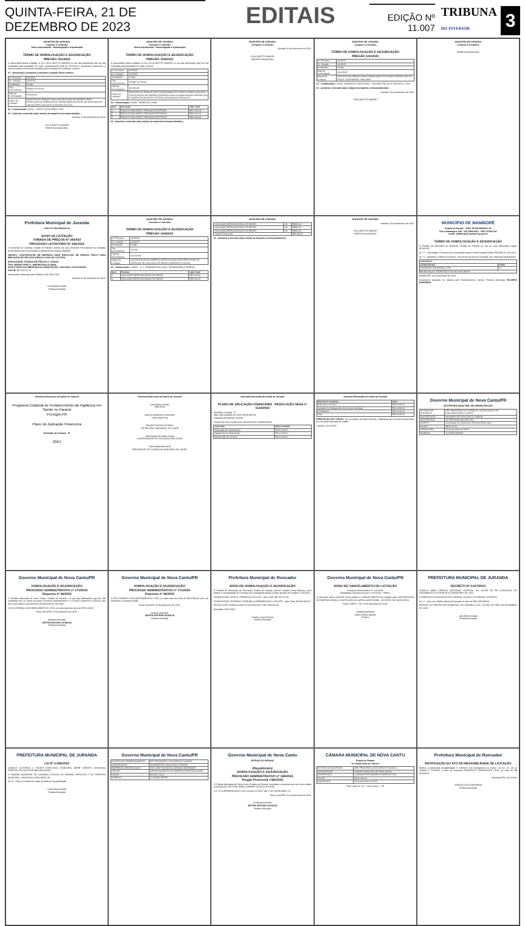QUINTA-FEIRA, 21 DE DEZEMBRO DE 2023
EDITAIS
EDIÇÃO Nº 11.007
TRIBUNA
DO INTERIOR
3
MUNICÍPIO DE JURANDA
Compras e Contratos
Termo Adjudicação - Homologação e Adjudicação
TERMO DE HOMOLOGAÇÃO E ADJUDICAÇÃO
PREGÃO 101/2023
A responsável desta entidade, a Sra. LEILA MIOTTO AMADEI no uso das atribuições que lhe são conferidas pela legislação em vigor, especialmente pela lei 10.520/02 e alterações posteriores, a vista do parecer conclusivo exarado pela Comissão de Licitações, resolve:
01 - Homologar e Adjudicar a presente Licitação nestes termos:
| Nr. Processo: | 213/2023 |
| Nr. Licitação: | 101/2023 |
| Modalidade: | Pregão |
| Tipo Concorrência: | Registro de Preços |
| Data da homologação: | 20/12/2023 |
| Objeto da Licitação: | REGISTRO DE PREÇOS PARA CONTRATAÇÃO DE EMPRESA PARA PRESTAÇÃO DE SERVIÇOS DE HOSPEDAGEM EM HOTEL NO MUNICÍPIO DE JURANDA/PR COM CAFÉ DA MANHÃ INCLUSO |
02 - Credenciados: 34754 - HOTEL DUAS IRMAS LTDA
03 - Autorizar a emissão da(s) nota(s) de empenho correspondente(s):
Juranda, 20 de dezembro de 2023.
LEILA MIOTTO AMADEI
PREFEITA MUNICIPAL
MUNICÍPIO DE JURANDA
Compras e Contratos
Termo Adjudicação - Homologação e Adjudicação
TERMO DE HOMOLOGAÇÃO E ADJUDICAÇÃO
PREGÃO 103/2023
A responsável desta entidade, a Sra. LEILA MIOTTO AMADEI no uso das atribuições que lhe são conferidas pela legislação em vigor, resolve:
| Nr. Processo: | 215/2023 |
| Nr. Licitação: | 103/2023 |
| Modalidade: | Pregão |
| Tipo Concorrência: | Registro de Preços |
| Data da homologação: | 20/12/2023 |
| Objeto da Licitação: | REGISTRO DE PREÇOS PARA FORNECIMENTO FUTURO E PARCELADO PARA CONTRATAÇÃO DE EMPRESA ESPECIALIZADA NA MANUTENÇÃO PREVENTIVA E CORRETIVA EM PARTE ELÉTRICA DE MÁQUINAS PESADAS |
02 - Credenciados: 10139 - REINALDO CARIS
| Item | Descrição | Valor Total |
| --- | --- | --- |
| 1 | PEÇAS E SIMILARES E SERVIÇOS ELÉTRICOS | R$17.000,00 |
| 2 | PEÇAS E SIMILARES E SERVIÇOS ELÉTRICOS | R$21.000,00 |
| 3 | PEÇAS E SIMILARES E SERVIÇOS ELÉTRICOS | R$14.000,00 |
03 - Autorizar a emissão da(s) nota(s) de empenho correspondente(s):
MUNICÍPIO DE JURANDA
Compras e Contratos
Juranda, 20 de dezembro de 2023.
LEILA MIOTTO AMADEI
PREFEITA MUNICIPAL
MUNICÍPIO DE JURANDA
Compras e Contratos
TERMO DE HOMOLOGAÇÃO E ADJUDICAÇÃO
PREGÃO 102/2023
| Nr. Processo: | 214/2023 |
| Nr. Licitação: | 102/2023 |
| Modalidade: | Pregão |
| Data da homologação: | 20/12/2023 |
| Objeto da Licitação: | REGISTRO DE PREÇOS PARA FORNECIMENTO FUTURO E PARCELADO DE PEÇAS, ACESSÓRIOS, SIMILARES |
02 - Credenciados: 10139 - REINALDO CARIS; 86401 - MOURAO PECAS E SERVICOS LTDA
03 - Autorizar a emissão da(s) nota(s) de empenho correspondente(s):
Juranda, 20 de dezembro de 2023.
LEILA MIOTTO AMADEI
MUNICÍPIO DE JURANDA
Compras e Contratos
PREFEITA MUNICIPAL
Prefeitura Municipal de Juranda
CNPJ 76.798.795/0001-00
AVISO DE LICITAÇÃO
TOMADA DE PREÇOS Nº 24/2023
PROCESSO LICITATÓRIO Nº 226/2023
O Município de Juranda, Estado do Paraná, através da sua Comissão Permanente de Licitação, torna público para interessados a abertura de processo licitatório.
OBJETO: CONTRATAÇÃO DE EMPRESA PARA EXECUÇÃO DE ESPAÇO FÍSICO PARA IMPLANTAÇÃO DE LOJA ANEXA A CASA DA CULTURA
MODALIDADE: TOMADA DE PREÇOS Nº 24/2023
TIPO: MENOR PREÇO - EMPREITADA GLOBAL
DATA E HORA DA ABERTURA DA HABILITAÇÃO: 16/01/2023 / 09:00 HORAS
VALOR: R$ 169.257,42
Informações adicionais pelo Telefone (44) 3569-1185
Juranda, 20 de dezembro de 2023.
Leila Miotto Amadei
Prefeita Municipal
MUNICÍPIO DE JURANDA
Compras e Contratos
TERMO DE HOMOLOGAÇÃO E ADJUDICAÇÃO
PREGÃO 104/2023
| Nr. Processo: | 216/2023 |
| Nr. Licitação: | 104/2023 |
| Modalidade: | Pregão |
| Tipo Concorrência: | Normal |
| Data da homologação: | 20/12/2023 |
| Objeto da Licitação: | CONTRATAÇÃO DE EMPRESA ESPECIALIZADA PARA PRESTAÇÃO DE SERVIÇOS DE AVALIAÇÃO DE IMÓVEIS URBANOS E RURAIS |
02 - Credenciados: 243822 - G. C. BERNARDI DA SILVA - ENGENHARIA E PERICIA
| Item | Produto | Valor Total |
| --- | --- | --- |
| 1 | AVALIAÇÃO MERCADOLÓGICA DE IMÓVEL | R$1.300,00 |
| 2 | AVALIAÇÃO MERCADOLÓGICA DE IMÓVEL | R$1.300,00 |
MUNICÍPIO DE JURANDA
| AVALIAÇÃO MERCADOLÓGICA DE IMÓVEL | UN | R$950,00 |
| AVALIAÇÃO MERCADOLÓGICA DE IMÓVEL | UN | R$950,00 |
| AVALIAÇÃO MERCADOLÓGICA DE IMÓVEL | UN | R$950,00 |
| Total do Fornecedor: | | R$5.450,00 |
03 - Autorizar a emissão da(s) nota(s) de empenho correspondente(s):
MUNICÍPIO DE JURANDA
Juranda, 20 de dezembro de 2023.
LEILA MIOTTO AMADEI
PREFEITA MUNICIPAL
MUNICÍPIO DE MAMBORÊ
Estado do Paraná - CNPJ 75.368.928/0001-22
Rua Guadalajara, 645 - (44) 3568-8000 - CEP: 87340-000
e-mail: prefeitura@mambore.pr.gov.br
TERMO DE HOMOLOGAÇÃO E ADJUDICAÇÃO
O Prefeito do Município de Mamborê, Estado do Paraná, no uso de suas atribuições legais, RESOLVE:
Art. 1º - Homologar o Processo de Contratação levado a efeito através do(a) PREGÃO Nº 131/2023.
Art. 2º - Adjudicar o objeto do certame, nos termos da Ata da Comissão, aos seguintes participantes
| Vencedores | |
| --- | --- |
| FORNECEDOR | ITENS |
| TERCERIZA SEGURANÇA LTDA | 1.2 |
| R$ 380.000,00 (TREZENTOS E OITENTA MIL REAIS) | |
MAMBORÊ, 20 de dezembro de 2023.
Documento assinado no original pelo Excelentíssimo Senhor Prefeito Municipal, RICARDO RADOMSKI.
Secretaria Municipal de Saúde de Juranda
Programa Estadual de Fortalecimento da Vigilância em Saúde no Paraná
ProVigiA-PR
Plano de Aplicação Financeira
Município de Juranda - Pr
2024
Secretaria Municipal de Saúde de Juranda
Leila Miotto Amadei
PREFEITA
Joelma Damasceno Demeneck
VICE-PREFEITA
Marcelo Francisco de Matos
SECRETÁRIO MUNICIPAL DE SAÚDE
Talita Batista de Mello Ludwig
COORDENADOR DE VIGILÂNCIA EM SAÚDE
Danilo Maia Eberhardt
PRESIDENTE DO CONSELHO MUNICIPAL DE SAÚDE
Secretaria Municipal de Saúde de Juranda
PLANO DE APLICAÇÃO FINANCEIRA - RESOLUÇÃO SESA nº 1519/2023
Município: Juranda - Pr
Valor total recebido em 2023: R$ 80.695,50
Categoria Econômica: Custeio
PLANO DE APLICAÇÃO DOS INCENTIVOS FINANCEIROS
| Descrição | Valor Estimado |
| --- | --- |
| Realização de capacitações | R$ 20.650,45 |
| Pagamento de alimentação | R$ 10.000,00 |
| Manutenção de veículos | R$ 10.000,00 |
Secretaria Municipal de Saúde de Juranda
| Material de Consumo | Valor |
| --- | --- |
| Material de escritório | R$ 20.000,00 |
| Aquisição de Equipamento de proteção individual | R$ 10.000,00 |
| Combustível | R$ 10.000,00 |
| Total | R$ 80.695,45 |
PRESTAÇÃO DE CONTAS: Os municípios deverão informar a aplicação dos incentivos financeiros ao Conselho Municipal de Saúde.
Juranda, 14/12/2023.
Governo Municipal de Nova Cantu/PR
SECRETARIA MUNICIPAL DE ADMINISTRAÇÃO
| EXTRATO DE CONTRATO | REF. PROCESSO LICITATÓRIO Nº 167/2023 EDITAL DE INEXIGIBILIDADE Nº 40/2023 |
| CONTRATANTE: | MUNICÍPIO DE NOVA CANTU, PARANÁ |
| CONTRATADO: | LIZ SERVIÇOS ONLINE LTDA |
| OBJETO: | Contratação de empresa Liz Serviços Online Ltda |
| VALOR: | R$ 9.971,52 |
| ASSINATURA: | 20 de dezembro de 2023 |
| VIGÊNCIA: | 12 (DOZE) MESES. |
Governo Municipal de Nova Cantu/PR
HOMOLOGAÇÃO E ADJUDICAÇÃO
PROCESSO ADMINISTRATIVO nº 171/2023
Dispensa nº 46/2023
O Prefeito Municipal de Nova Cantu, Estado do Paraná, no uso das atribuições que lhe são conferidas por Lei, tendo em vista o Processo Administrativo nº 171/2023, Dispensa nº 46/2023, que tem como objeto a AQUISIÇÃO DE BALANÇAS DIGITAIS.
1) ECO FARMAS COM MEDICAMENTOS LTDA, no valor total dos itens de R$ 6.110,00
Nova Cantu/PR, 20 de dezembro de 2023.
(original assinado)
AIRTON ANTONIO AGNOLIN
Prefeito Municipal
Governo Municipal de Nova Cantu/PR
HOMOLOGAÇÃO E ADJUDICAÇÃO
PROCESSO ADMINISTRATIVO nº 171/2023
Dispensa nº 46/2023
1) ECO FARMAS COM MEDICAMENTOS LTDA, no valor total dos itens de R$ 3.660,00 (três mil, seiscentos e sessenta reais).
Nova Cantu/PR, 20 de dezembro de 2023.
(original assinado)
AIRTON ANTONIO AGNOLIN
Prefeito Municipal
Prefeitura Municipal de Roncador
AVISO DE HOMOLOGAÇÃO E ADJUDICAÇÃO
O Prefeito do Município de Roncador, Estado do Paraná, Senhor Vivaldo Lessa Moreira, torna público a homologação do Processo de Contratação levado a efeito através do Pregão nº 125/2023.
FORNECEDOR: JOSE M. PEREIRA & CIA LTDA - Valor Total: R$ 758.747,00
FORNECEDOR: TEIXEIRA E TEIXEIRA SUPERMERCADO LTDA EPP - Valor Total: R$ 840.684,00
VALOR TOTAL HOMOLOGADO E ADJUDICADO: R$ 1.599.431,00
Roncador, 20/12/2023
Vivaldo Lessa Moreira
Prefeito Municipal
Governo Municipal de Nova Cantu/PR
AVISO DE CANCELAMENTO DE LICITAÇÃO
Processo Administrativo nº 114/2023.
Modalidade Tomada de preço nº 007/2023 - PMNC.
O Município Nova Cantu/PR torna público o CANCELAMENTO da licitação para CONTRATAÇÃO DE EMPRESA PARA A CONTRUÇÃO DA CAPELA MORTUÁRIA - DISTRITO DE SANTO REIS.
NOVA CANTU - PR, 20 de dezembro de 2023.
(Original assinado)
Airton Antônio Agnolin
Prefeito
PREFEITURA MUNICIPAL DE JURANDA
DECRETO Nº 2.617/2023
SÚMULA: ABRE CRÉDITO ADICIONAL ESPECIAL NO VALOR DE R$ 6.000.000,00 NO ORÇAMENTO DO EXERCÍCIO FINANCEIRO DE 2023.
A PREFEITA DO MUNICÍPIO DE JURANDA, ESTADO DO PARANÁ, DECRETA:
Art. 1º - Abre um Crédito Adicional Especial no valor de R$ 6.000.000,00.
EDIFÍCIO DA PREFEITURA MUNICIPAL DE JURANDA, AOS 20 DIAS DO MÊS DE DEZEMBRO DE 2023.
Leila Miotto Amadei
Prefeita Municipal
PREFEITURA MUNICIPAL DE JURANDA
LEI Nº 2.595/2023
SÚMULA: AUTORIZA O PODER EXECUTIVO MUNICIPAL ABRIR CRÉDITO ADICIONAL ESPECIAL NO VALOR DE R$ 6.000.000,00.
A CÂMARA MUNICIPAL DE JURANDA, ESTADO DO PARANÁ, APROVOU E EU, PREFEITA MUNICIPAL, SANCIONO A SEGUINTE LEI:
Art. 4º - Esta Lei entrará em vigor na data de sua publicação.
Leila Miotto Amadei
Prefeita Municipal
Governo Municipal de Nova Cantu/PR
| EXTRATO DE CREDENCIAMENTO: | REF. PROCESSO LICITATÓRIO Nº 145/2023 |
| CONTRATANTE: | MUNICÍPIO DE NOVA CANTU, PARANÁ |
| EMPRESAS CREDENCIADAS: | SADI JOSÉ VICCHIATO; ADRIANO RODRIGUES |
| OBJETO: | CREDENCIAMENTO DE EMPRESAS ESPECIALIZADAS |
| VALOR: | R$ 129.715,00 |
| VIGÊNCIA: | 12 (DOZE) MESES. |
Governo Municipal de Nova Cantu
ESTADO DO PARANÁ
(Republicado)
HOMOLOGAÇÃO E ADJUDICAÇÃO
PROCESSO ADMINISTRATIVO nº 158/2023
Pregão Presencial nº65/2023
O Prefeito Municipal de Nova Cantu, Estado do Paraná, homologa o processo que tem como objeto a AQUISIÇÃO DE ITENS PARA COMPOR CESTAS DE NATAL.
1) J. B. SUPERMERCADO LTDA, inscrito no CNPJ sob nº 08.748.891/0001-70.
Nova Cantu/PR, 15 de dezembro de 2023.
(Original assinado)
AIRTON ANTONIO AGNOLIN
Prefeito Municipal
CÂMARA MUNICIPAL DE NOVA CANTU
Estado do Paraná
"A Cidade Entre as Colinas"
| EXTRATO DE CONTRATO. | REF. PROCESSO LICITATÓRIO Nº 02/2023-C |
| CONTRATANTE: | CÂMARA MUNICIPAL DE NOVA CANTU |
| CONTRATADO: | LUCIAMASTER CURSOS E EVENTOS LTDA |
| VALOR: | R$ 40.000,00 |
| ASSINATURA: | 19 de dezembro de 2023 |
Rua Ceará, Nº 411 – Nova Cantu – PR
Prefeitura Municipal de Roncador
RATIFICAÇÃO DO ATO DE INEXIGIBILIDADE DE LICITAÇÃO
Ratifico a pretendida Inexigibilidade nº 29/2023, com fundamento no inciso I do art. 25, da Lei Federal nº 8.666/93, a favor da empresa: NORDESTE TRANSPORTE LTDA, no valor de R$ 30.000,00.
Roncador/PR, 20/12/2023
VIVALDO LESSA MOREIRA
Prefeito Municipal